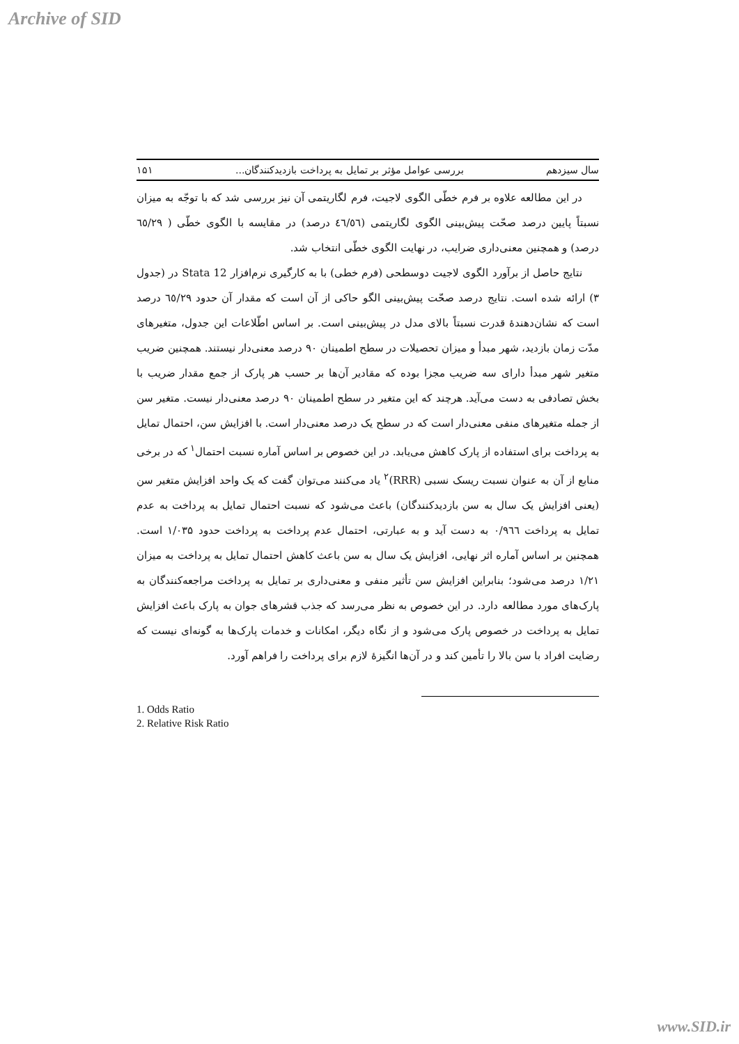Archive of SID
سال سیزدهم بررسی عوامل مؤثر بر تمایل به پرداخت بازدیدکنندگان... ۱۵۱
در این مطالعه علاوه بر فرم خطّی الگوی لاجیت، فرم لگاریتمی آن نیز بررسی شد که با توجّه به میزان نسبتاً پایین درصد صحّت پیش‌بینی الگوی لگاریتمی (٤٦/٥٦ درصد) در مقایسه با الگوی خطّی ( ٦٥/٢٩ درصد) و همچنین معنی‌داری ضرایب، در نهایت الگوی خطّی انتخاب شد.
نتایج حاصل از برآورد الگوی لاجیت دوسطحی (فرم خطی) با به کارگیری نرم‌افزار Stata 12 در (جدول ۳) ارائه شده است. نتایج درصد صحّت پیش‌بینی الگو حاکی از آن است که مقدار آن حدود ٦٥/٢٩ درصد است که نشان‌دهندهٔ قدرت نسبتاً بالای مدل در پیش‌بینی است. بر اساس اطّلاعات این جدول، متغیرهای مدّت زمان بازدید، شهر مبدأ و میزان تحصیلات در سطح اطمینان ۹۰ درصد معنی‌دار نیستند. همچنین ضریب متغیر شهر مبدأ دارای سه ضریب مجزا بوده که مقادیر آن‌ها بر حسب هر پارک از جمع مقدار ضریب با بخش تصادفی به دست می‌آید. هرچند که این متغیر در سطح اطمینان ۹۰ درصد معنی‌دار نیست. متغیر سن از جمله متغیرهای منفی معنی‌دار است که در سطح یک درصد معنی‌دار است. با افزایش سن، احتمال تمایل به پرداخت برای استفاده از پارک کاهش می‌یابد. در این خصوص بر اساس آماره نسبت احتمال<sup>۱</sup> که در برخی منابع از آن به عنوان نسبت ریسک نسبی (RRR)<sup>۲</sup> یاد می‌کنند می‌توان گفت که یک واحد افزایش متغیر سن (یعنی افزایش یک سال به سن بازدیدکنندگان) باعث می‌شود که نسبت احتمال تمایل به پرداخت به عدم تمایل به پرداخت ۰/۹٦٦ به دست آید و به عبارتی، احتمال عدم پرداخت به پرداخت حدود ۱/۰۳۵ است. همچنین بر اساس آماره اثر نهایی، افزایش یک سال به سن باعث کاهش احتمال تمایل به پرداخت به میزان ۱/۲۱ درصد می‌شود؛ بنابراین افزایش سن تأثیر منفی و معنی‌داری بر تمایل به پرداخت مراجعه‌کنندگان به پارک‌های مورد مطالعه دارد. در این خصوص به نظر می‌رسد که جذب قشرهای جوان به پارک باعث افزایش تمایل به پرداخت در خصوص پارک می‌شود و از نگاه دیگر، امکانات و خدمات پارک‌ها به گونه‌ای نیست که رضایت افراد با سن بالا را تأمین کند و در آن‌ها انگیزهٔ لازم برای پرداخت را فراهم آورد.
1. Odds Ratio
2. Relative Risk Ratio
www.SID.ir